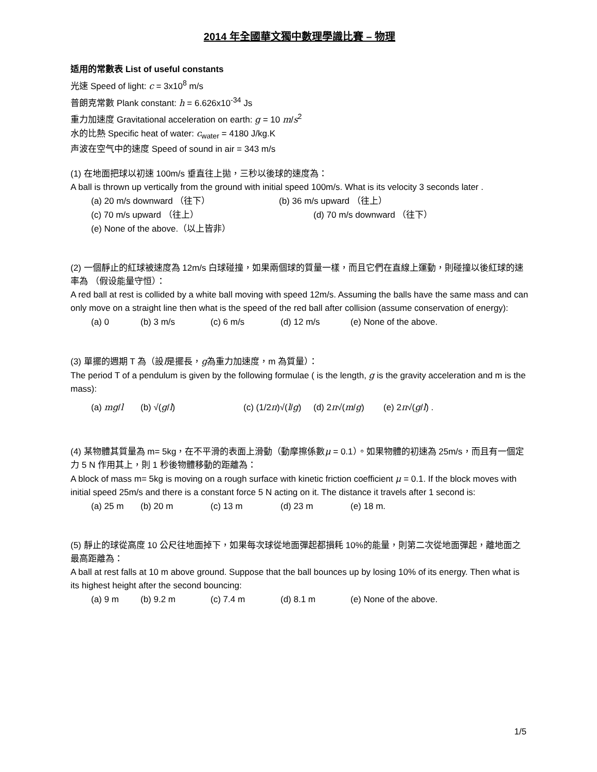2014 年全國華文獨中數理學識比賽 – 物理
适用的常數表 List of useful constants
光速 Speed of light: c = 3x10<sup>8</sup> m/s
普朗克常數 Plank constant: h = 6.626x10<sup>-34</sup> Js
重力加速度 Gravitational acceleration on earth: g = 10 m/s<sup>2</sup>
水的比熱 Specific heat of water: c<sub>water</sub> = 4180 J/kg.K
声波在空气中的速度 Speed of sound in air = 343 m/s
(1) 在地面把球以初速 100m/s 垂直往上拋，三秒以後球的速度為：
A ball is thrown up vertically from the ground with initial speed 100m/s. What is its velocity 3 seconds later .
(a) 20 m/s downward （往下） (b) 36 m/s upward （往上）
(c) 70 m/s upward （往上） (d) 70 m/s downward （往下）
(e) None of the above.（以上皆非）
(2) 一個靜止的紅球被速度為 12m/s 白球碰撞，如果兩個球的質量一樣，而且它們在直線上運動，則碰撞以後紅球的速率為 （假设能量守恒）：
A red ball at rest is collided by a white ball moving with speed 12m/s. Assuming the balls have the same mass and can only move on a straight line then what is the speed of the red ball after collision (assume conservation of energy):
(a) 0 (b) 3 m/s (c) 6 m/s (d) 12 m/s (e) None of the above.
(3) 單擺的週期 T 為（設l是擺長，g為重力加速度，m 為質量）：
The period T of a pendulum is given by the following formulae ( is the length, g is the gravity acceleration and m is the mass):
(a) mg/l (b) √(g/l) (c) (1/2π)√(l/g) (d) 2π√(m/g) (e) 2π√(g/l) .
(4) 某物體其質量為 m= 5kg，在不平滑的表面上滑動（動摩擦係數μ = 0.1）。如果物體的初速為 25m/s，而且有一個定力 5 N 作用其上，則 1 秒後物體移動的距離為：
A block of mass m= 5kg is moving on a rough surface with kinetic friction coefficient μ = 0.1. If the block moves with initial speed 25m/s and there is a constant force 5 N acting on it. The distance it travels after 1 second is:
(a) 25 m (b) 20 m (c) 13 m (d) 23 m (e) 18 m.
(5) 靜止的球從高度 10 公尺往地面掉下，如果每次球從地面彈起都損耗 10%的能量，則第二次從地面彈起，離地面之最高距離為：
A ball at rest falls at 10 m above ground. Suppose that the ball bounces up by losing 10% of its energy. Then what is its highest height after the second bouncing:
(a) 9 m (b) 9.2 m (c) 7.4 m (d) 8.1 m (e) None of the above.
1/5